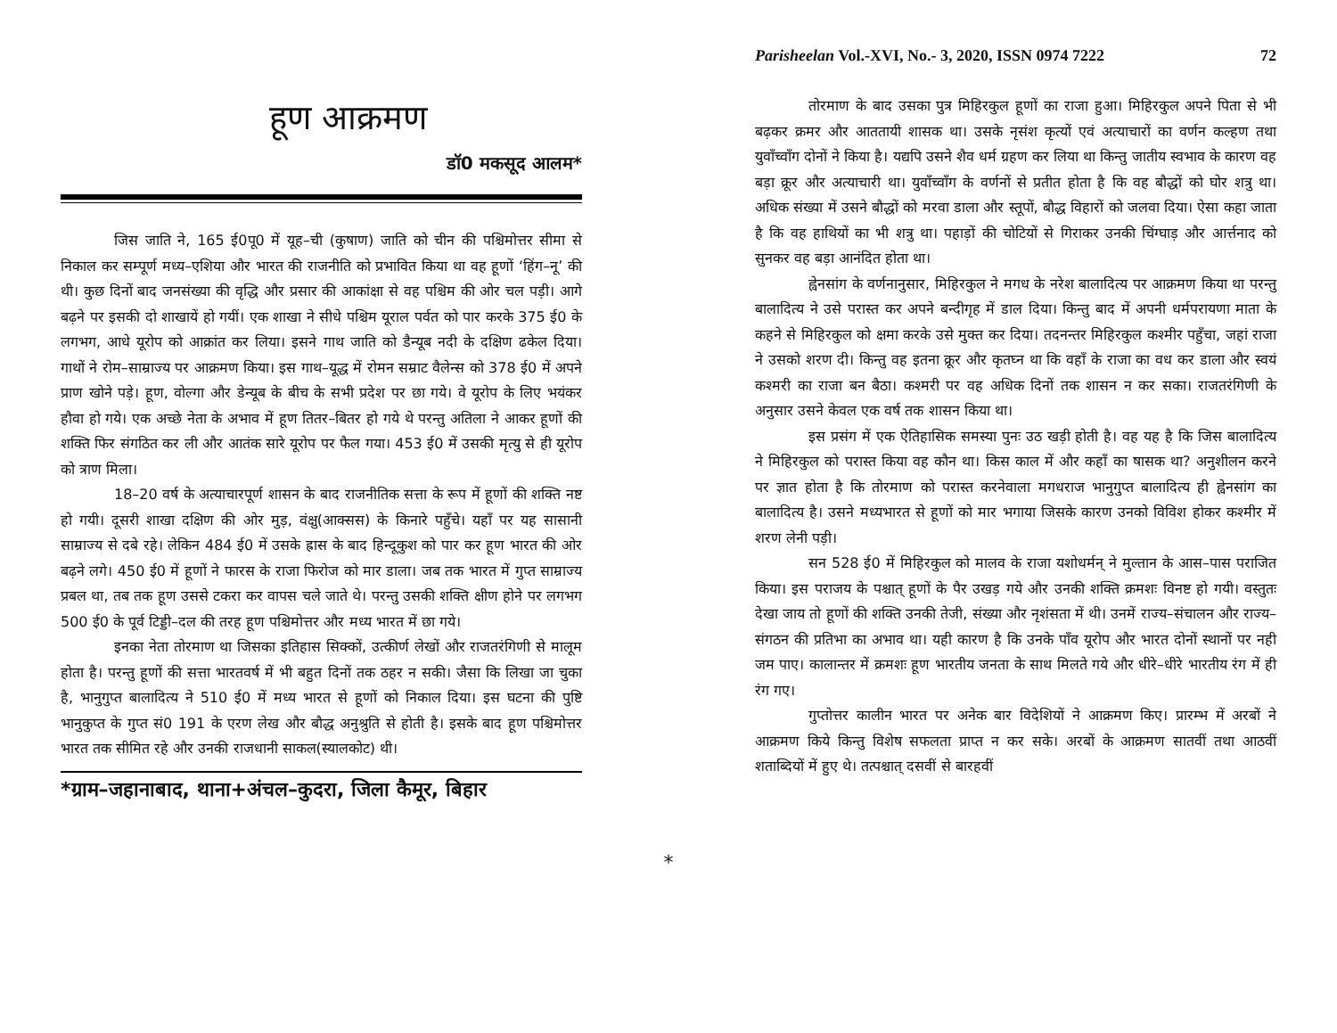हूण आक्रमण
डॉ0 मकसूद आलम*
जिस जाति ने, 165 ई0पू0 में यूह–ची (कुषाण) जाति को चीन की पश्चिमोत्तर सीमा से निकाल कर सम्पूर्ण मध्य–एशिया और भारत की राजनीति को प्रभावित किया था वह हूणों ‘हिंग–नू’ की थी। कुछ दिनों बाद जनसंख्या की वृद्धि और प्रसार की आकांक्षा से वह पश्चिम की ओर चल पड़ी। आगे बढ़ने पर इसकी दो शाखायें हो गयीं। एक शाखा ने सीधे पश्चिम यूराल पर्वत को पार करके 375 ई0 के लगभग, आधे यूरोप को आक्रांत कर लिया। इसने गाथ जाति को डैन्यूब नदी के दक्षिण ढकेल दिया। गाथों ने रोम–साम्राज्य पर आक्रमण किया। इस गाथ–यूद्ध में रोमन सम्राट वैलेन्स को 378 ई0 में अपने प्राण खोने पड़े। हूण, वोल्गा और डेन्यूब के बीच के सभी प्रदेश पर छा गये। वे यूरोप के लिए भयंकर हौवा हो गये। एक अच्छे नेता के अभाव में हूण तितर–बितर हो गये थे परन्तु अतिला ने आकर हूणों की शक्ति फिर संगठित कर ली और आतंक सारे यूरोप पर फैल गया। 453 ई0 में उसकी मृत्यु से ही यूरोप को त्राण मिला।
18–20 वर्ष के अत्याचारपूर्ण शासन के बाद राजनीतिक सत्ता के रूप में हूणों की शक्ति नष्ट हो गयी। दूसरी शाखा दक्षिण की ओर मुड़, वंक्षु(आक्सस) के किनारे पहुँचे। यहाँ पर यह सासानी साम्राज्य से दबे रहे। लेकिन 484 ई0 में उसके ह्रास के बाद हिन्दूकुश को पार कर हूण भारत की ओर बढ़ने लगे। 450 ई0 में हूणों ने फारस के राजा फिरोज को मार डाला। जब तक भारत में गुप्त साम्राज्य प्रबल था, तब तक हूण उससे टकरा कर वापस चले जाते थे। परन्तु उसकी शक्ति क्षीण होने पर लगभग 500 ई0 के पूर्व टिड्डी–दल की तरह हूण पश्चिमोत्तर और मध्य भारत में छा गये।
इनका नेता तोरमाण था जिसका इतिहास सिक्कों, उत्कीर्ण लेखों और राजतरंगिणी से मालूम होता है। परन्तु हूणों की सत्ता भारतवर्ष में भी बहुत दिनों तक ठहर न सकी। जैसा कि लिखा जा चुका है, भानुगुप्त बालादित्य ने 510 ई0 में मध्य भारत से हूणों को निकाल दिया। इस घटना की पुष्टि भानुकुप्त के गुप्त सं0 191 के एरण लेख और बौद्ध अनुश्रुति से होती है। इसके बाद हूण पश्चिमोत्तर भारत तक सीमित रहे और उनकी राजधानी साकल(स्यालकोट) थी।
*ग्राम–जहानाबाद, थाना+अंचल–कुदरा, जिला कैमूर, बिहार
*
Parisheelan Vol.-XVI, No.- 3, 2020, ISSN 0974 7222 72
तोरमाण के बाद उसका पुत्र मिहिरकुल हूणों का राजा हुआ। मिहिरकुल अपने पिता से भी बढ़कर क्रमर और आततायी शासक था। उसके नृसंश कृत्यों एवं अत्याचारों का वर्णन कल्हण तथा युवाँच्वाँग दोनों ने किया है। यद्यपि उसने शैव धर्म ग्रहण कर लिया था किन्तु जातीय स्वभाव के कारण वह बड़ा क्रूर और अत्याचारी था। युवाँच्वाँग के वर्णनों से प्रतीत होता है कि वह बौद्धों को घोर शत्रु था। अधिक संख्या में उसने बौद्धों को मरवा डाला और स्तूपों, बौद्ध विहारों को जलवा दिया। ऐसा कहा जाता है कि वह हाथियों का भी शत्रु था। पहाड़ों की चोटियों से गिराकर उनकी चिंग्घाड़ और आर्त्तनाद को सुनकर वह बड़ा आनंदित होता था।
ह्वेनसांग के वर्णनानुसार, मिहिरकुल ने मगध के नरेश बालादित्य पर आक्रमण किया था परन्तु बालादित्य ने उसे परास्त कर अपने बन्दीगृह में डाल दिया। किन्तु बाद में अपनी धर्मपरायणा माता के कहने से मिहिरकुल को क्षमा करके उसे मुक्त कर दिया। तदनन्तर मिहिरकुल कश्मीर पहुँचा, जहां राजा ने उसको शरण दी। किन्तु वह इतना क्रूर और कृतघ्न था कि वहाँ के राजा का वध कर डाला और स्वयं कश्मरी का राजा बन बैठा। कश्मरी पर वह अधिक दिनों तक शासन न कर सका। राजतरंगिणी के अनुसार उसने केवल एक वर्ष तक शासन किया था।
इस प्रसंग में एक ऐतिहासिक समस्या पुनः उठ खड़ी होती है। वह यह है कि जिस बालादित्य ने मिहिरकुल को परास्त किया वह कौन था। किस काल में और कहाँ का षासक था? अनुशीलन करने पर ज्ञात होता है कि तोरमाण को परास्त करनेवाला मगधराज भानुगुप्त बालादित्य ही ह्वेनसांग का बालादित्य है। उसने मध्यभारत से हूणों को मार भगाया जिसके कारण उनको विविश होकर कश्मीर में शरण लेनी पड़ी।
सन 528 ई0 में मिहिरकुल को मालव के राजा यशोधर्मन् ने मुल्तान के आस–पास पराजित किया। इस पराजय के पश्चात् हूणों के पैर उखड़ गये और उनकी शक्ति क्रमशः विनष्ट हो गयी। वस्तुतः देखा जाय तो हूणों की शक्ति उनकी तेजी, संख्या और नृशंसता में थी। उनमें राज्य–संचालन और राज्य–संगठन की प्रतिभा का अभाव था। यही कारण है कि उनके पाँव यूरोप और भारत दोनों स्थानों पर नही जम पाए। कालान्तर में क्रमशः हूण भारतीय जनता के साथ मिलते गये और धीरे–धीरे भारतीय रंग में ही रंग गए।
गुप्तोत्तर कालीन भारत पर अनेक बार विदेशियों ने आक्रमण किए। प्रारम्भ में अरबों ने आक्रमण किये किन्तु विशेष सफलता प्राप्त न कर सके। अरबों के आक्रमण सातवीं तथा आठवीं शताब्दियों में हुए थे। तत्पश्चात् दसवीं से बारहवीं